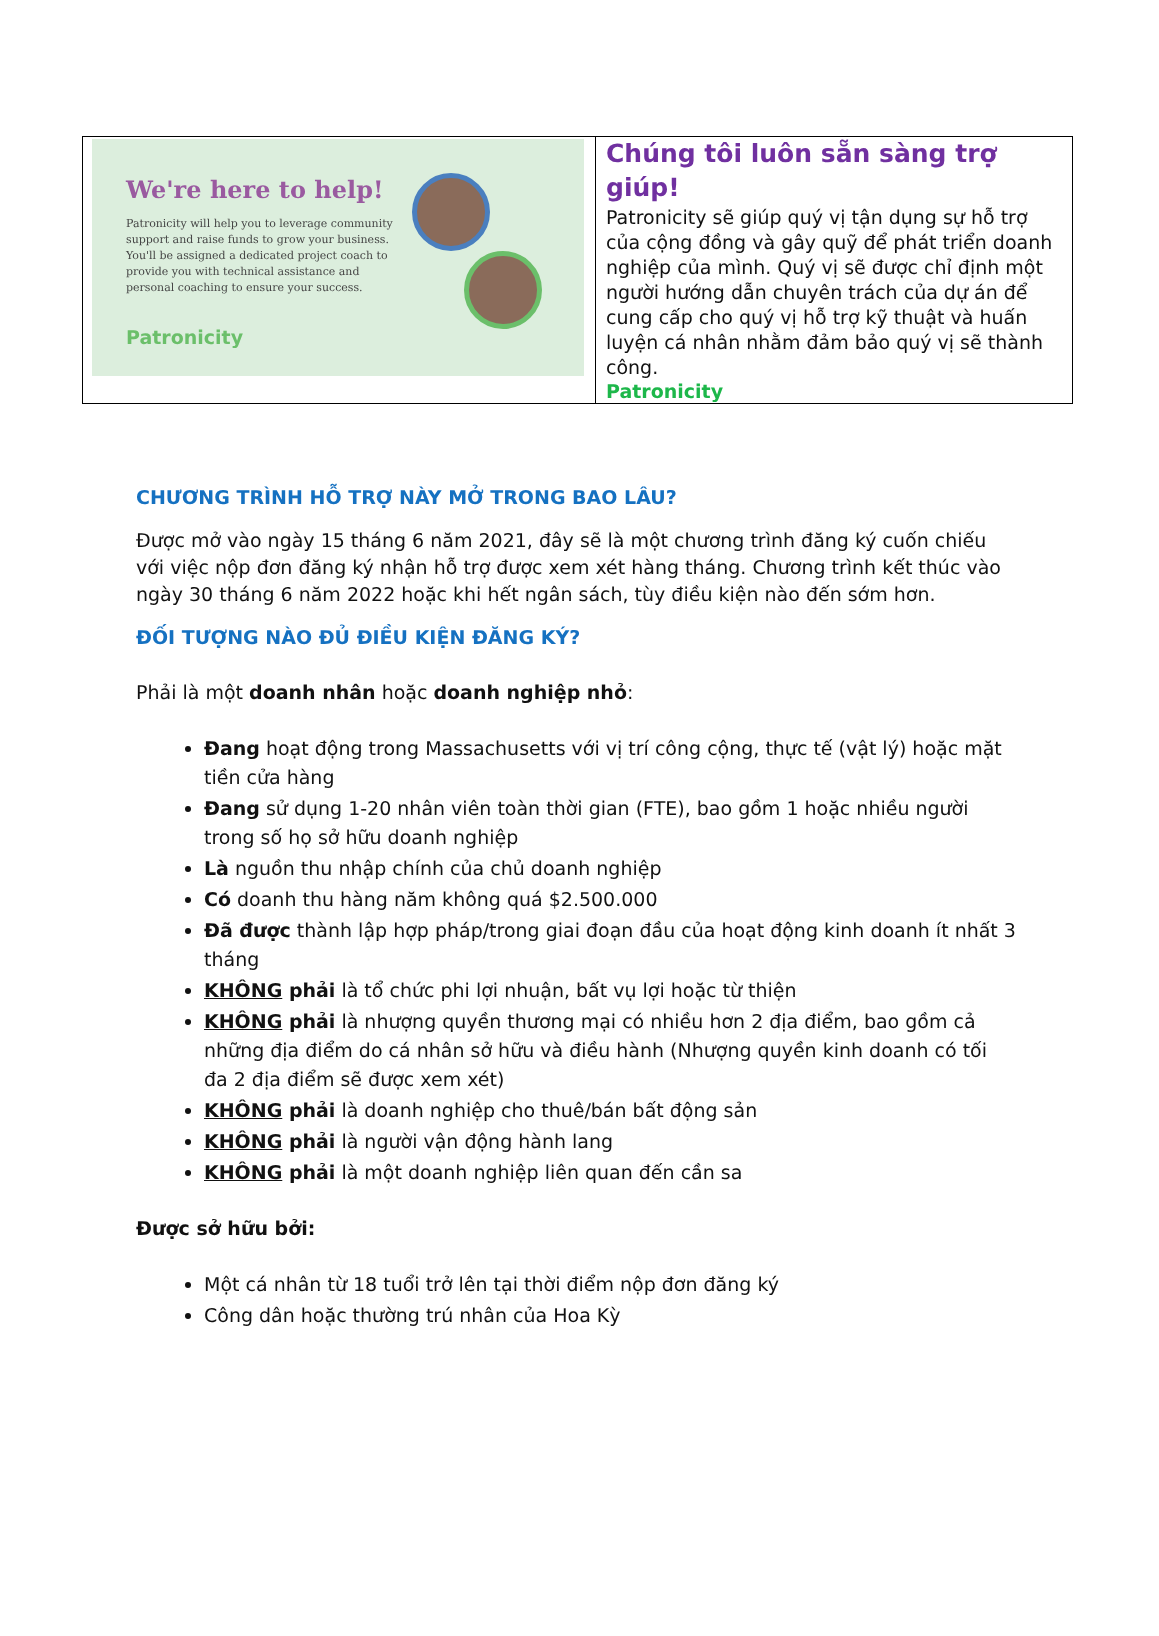We're here to help!
Patronicity will help you to leverage community support and raise funds to grow your business. You'll be assigned a dedicated project coach to provide you with technical assistance and personal coaching to ensure your success.
Patronicity
Chúng tôi luôn sẵn sàng trợ giúp!
Patronicity sẽ giúp quý vị tận dụng sự hỗ trợ của cộng đồng và gây quỹ để phát triển doanh nghiệp của mình. Quý vị sẽ được chỉ định một người hướng dẫn chuyên trách của dự án để cung cấp cho quý vị hỗ trợ kỹ thuật và huấn luyện cá nhân nhằm đảm bảo quý vị sẽ thành công.
Patronicity
CHƯƠNG TRÌNH HỖ TRỢ NÀY MỞ TRONG BAO LÂU?
Được mở vào ngày 15 tháng 6 năm 2021, đây sẽ là một chương trình đăng ký cuốn chiếu với việc nộp đơn đăng ký nhận hỗ trợ được xem xét hàng tháng. Chương trình kết thúc vào ngày 30 tháng 6 năm 2022 hoặc khi hết ngân sách, tùy điều kiện nào đến sớm hơn.
ĐỐI TƯỢNG NÀO ĐỦ ĐIỀU KIỆN ĐĂNG KÝ?
Phải là một doanh nhân hoặc doanh nghiệp nhỏ:
Đang hoạt động trong Massachusetts với vị trí công cộng, thực tế (vật lý) hoặc mặt tiền cửa hàng
Đang sử dụng 1-20 nhân viên toàn thời gian (FTE), bao gồm 1 hoặc nhiều người trong số họ sở hữu doanh nghiệp
Là nguồn thu nhập chính của chủ doanh nghiệp
Có doanh thu hàng năm không quá $2.500.000
Đã được thành lập hợp pháp/trong giai đoạn đầu của hoạt động kinh doanh ít nhất 3 tháng
KHÔNG phải là tổ chức phi lợi nhuận, bất vụ lợi hoặc từ thiện
KHÔNG phải là nhượng quyền thương mại có nhiều hơn 2 địa điểm, bao gồm cả những địa điểm do cá nhân sở hữu và điều hành (Nhượng quyền kinh doanh có tối đa 2 địa điểm sẽ được xem xét)
KHÔNG phải là doanh nghiệp cho thuê/bán bất động sản
KHÔNG phải là người vận động hành lang
KHÔNG phải là một doanh nghiệp liên quan đến cần sa
Được sở hữu bởi:
Một cá nhân từ 18 tuổi trở lên tại thời điểm nộp đơn đăng ký
Công dân hoặc thường trú nhân của Hoa Kỳ